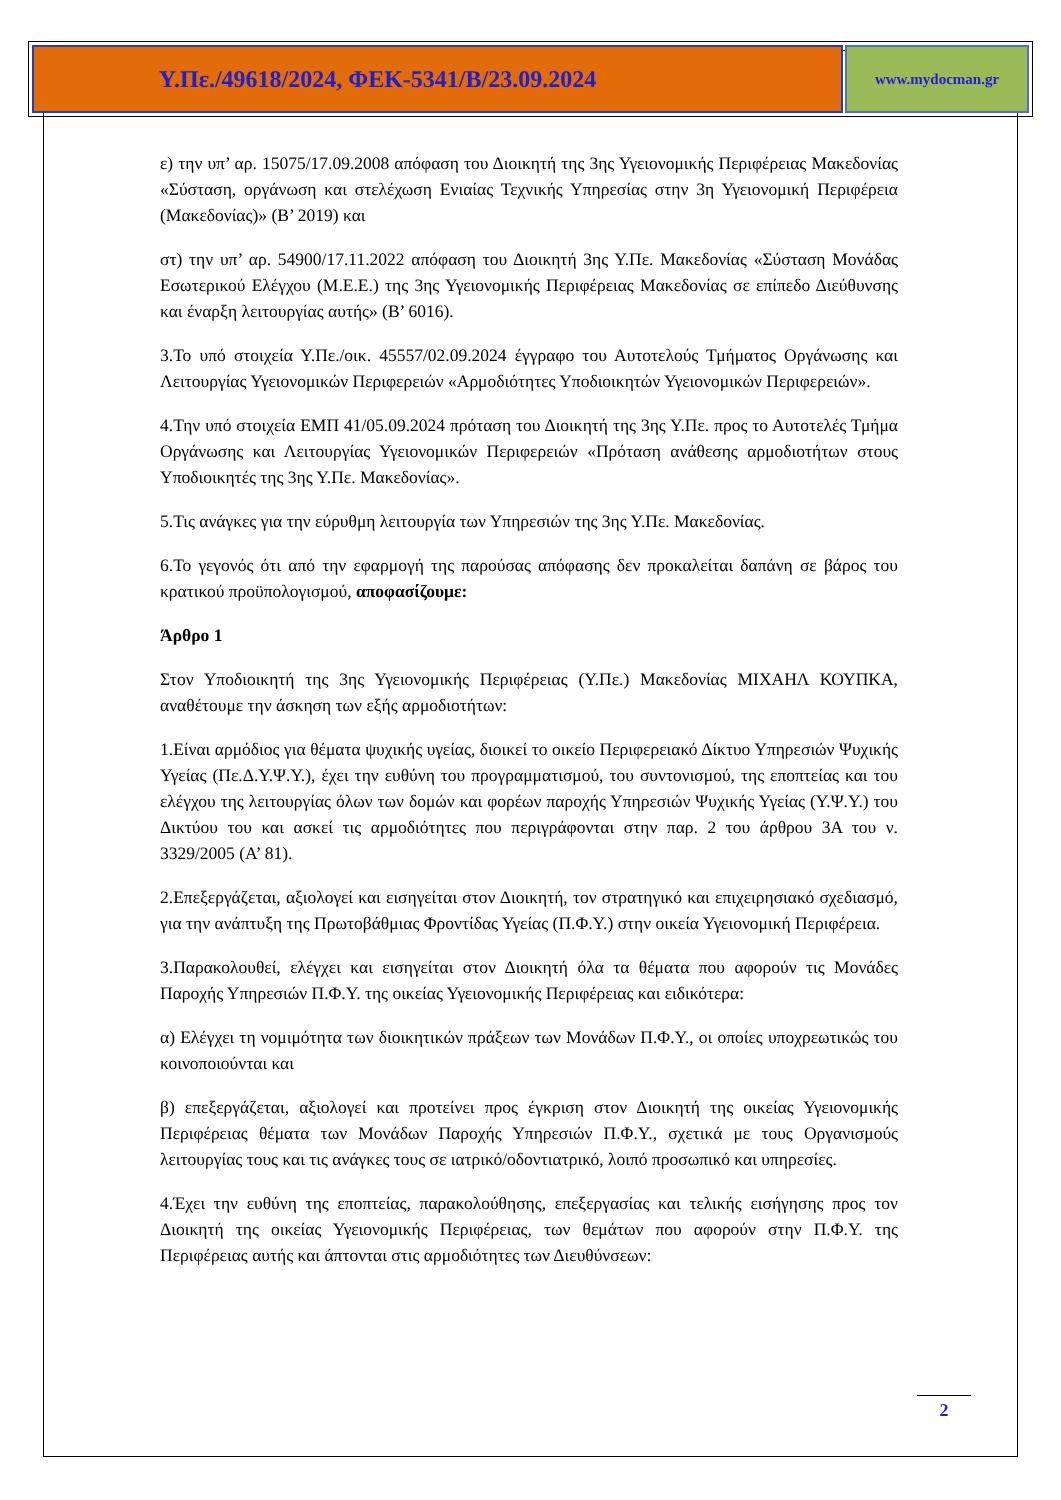Υ.Πε./49618/2024, ΦΕΚ-5341/Β/23.09.2024
www.mydocman.gr
ε) την υπ’ αρ. 15075/17.09.2008 απόφαση του Διοικητή της 3ης Υγειονομικής Περιφέρειας Μακεδονίας «Σύσταση, οργάνωση και στελέχωση Ενιαίας Τεχνικής Υπηρεσίας στην 3η Υγειονομική Περιφέρεια (Μακεδονίας)» (Β’ 2019) και
στ) την υπ’ αρ. 54900/17.11.2022 απόφαση του Διοικητή 3ης Υ.Πε. Μακεδονίας «Σύσταση Μονάδας Εσωτερικού Ελέγχου (Μ.Ε.Ε.) της 3ης Υγειονομικής Περιφέρειας Μακεδονίας σε επίπεδο Διεύθυνσης και έναρξη λειτουργίας αυτής» (Β’ 6016).
3.Το υπό στοιχεία Υ.Πε./οικ. 45557/02.09.2024 έγγραφο του Αυτοτελούς Τμήματος Οργάνωσης και Λειτουργίας Υγειονομικών Περιφερειών «Αρμοδιότητες Υποδιοικητών Υγειονομικών Περιφερειών».
4.Την υπό στοιχεία ΕΜΠ 41/05.09.2024 πρόταση του Διοικητή της 3ης Υ.Πε. προς το Αυτοτελές Τμήμα Οργάνωσης και Λειτουργίας Υγειονομικών Περιφερειών «Πρόταση ανάθεσης αρμοδιοτήτων στους Υποδιοικητές της 3ης Υ.Πε. Μακεδονίας».
5.Τις ανάγκες για την εύρυθμη λειτουργία των Υπηρεσιών της 3ης Υ.Πε. Μακεδονίας.
6.Το γεγονός ότι από την εφαρμογή της παρούσας απόφασης δεν προκαλείται δαπάνη σε βάρος του κρατικού προϋπολογισμού, αποφασίζουμε:
Άρθρο 1
Στον Υποδιοικητή της 3ης Υγειονομικής Περιφέρειας (Υ.Πε.) Μακεδονίας ΜΙΧΑΗΛ ΚΟΥΠΚΑ, αναθέτουμε την άσκηση των εξής αρμοδιοτήτων:
1.Είναι αρμόδιος για θέματα ψυχικής υγείας, διοικεί το οικείο Περιφερειακό Δίκτυο Υπηρεσιών Ψυχικής Υγείας (Πε.Δ.Υ.Ψ.Υ.), έχει την ευθύνη του προγραμματισμού, του συντονισμού, της εποπτείας και του ελέγχου της λειτουργίας όλων των δομών και φορέων παροχής Υπηρεσιών Ψυχικής Υγείας (Υ.Ψ.Υ.) του Δικτύου του και ασκεί τις αρμοδιότητες που περιγράφονται στην παρ. 2 του άρθρου 3Α του ν. 3329/2005 (Α’ 81).
2.Επεξεργάζεται, αξιολογεί και εισηγείται στον Διοικητή, τον στρατηγικό και επιχειρησιακό σχεδιασμό, για την ανάπτυξη της Πρωτοβάθμιας Φροντίδας Υγείας (Π.Φ.Υ.) στην οικεία Υγειονομική Περιφέρεια.
3.Παρακολουθεί, ελέγχει και εισηγείται στον Διοικητή όλα τα θέματα που αφορούν τις Μονάδες Παροχής Υπηρεσιών Π.Φ.Υ. της οικείας Υγειονομικής Περιφέρειας και ειδικότερα:
α) Ελέγχει τη νομιμότητα των διοικητικών πράξεων των Μονάδων Π.Φ.Υ., οι οποίες υποχρεωτικώς του κοινοποιούνται και
β) επεξεργάζεται, αξιολογεί και προτείνει προς έγκριση στον Διοικητή της οικείας Υγειονομικής Περιφέρειας θέματα των Μονάδων Παροχής Υπηρεσιών Π.Φ.Υ., σχετικά με τους Οργανισμούς λειτουργίας τους και τις ανάγκες τους σε ιατρικό/οδοντιατρικό, λοιπό προσωπικό και υπηρεσίες.
4.Έχει την ευθύνη της εποπτείας, παρακολούθησης, επεξεργασίας και τελικής εισήγησης προς τον Διοικητή της οικείας Υγειονομικής Περιφέρειας, των θεμάτων που αφορούν στην Π.Φ.Υ. της Περιφέρειας αυτής και άπτονται στις αρμοδιότητες των Διευθύνσεων:
2